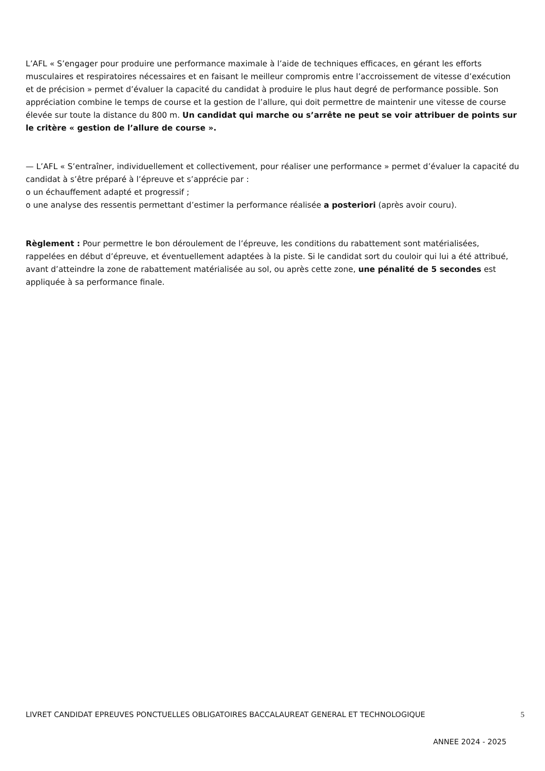L’AFL « S’engager pour produire une performance maximale à l’aide de techniques efficaces, en gérant les efforts musculaires et respiratoires nécessaires et en faisant le meilleur compromis entre l’accroissement de vitesse d’exécution et de précision » permet d’évaluer la capacité du candidat à produire le plus haut degré de performance possible. Son appréciation combine le temps de course et la gestion de l’allure, qui doit permettre de maintenir une vitesse de course élevée sur toute la distance du 800 m. Un candidat qui marche ou s’arrête ne peut se voir attribuer de points sur le critère « gestion de l’allure de course ».
— L’AFL « S’entraîner, individuellement et collectivement, pour réaliser une performance » permet d’évaluer la capacité du candidat à s’être préparé à l’épreuve et s’apprécie par :
o un échauffement adapté et progressif ;
o une analyse des ressentis permettant d’estimer la performance réalisée a posteriori (après avoir couru).
Règlement : Pour permettre le bon déroulement de l’épreuve, les conditions du rabattement sont matérialisées, rappelées en début d’épreuve, et éventuellement adaptées à la piste. Si le candidat sort du couloir qui lui a été attribué, avant d’atteindre la zone de rabattement matérialisée au sol, ou après cette zone, une pénalité de 5 secondes est appliquée à sa performance finale.
LIVRET CANDIDAT EPREUVES PONCTUELLES OBLIGATOIRES BACCALAUREAT GENERAL ET TECHNOLOGIQUE 5
ANNEE 2024 - 2025